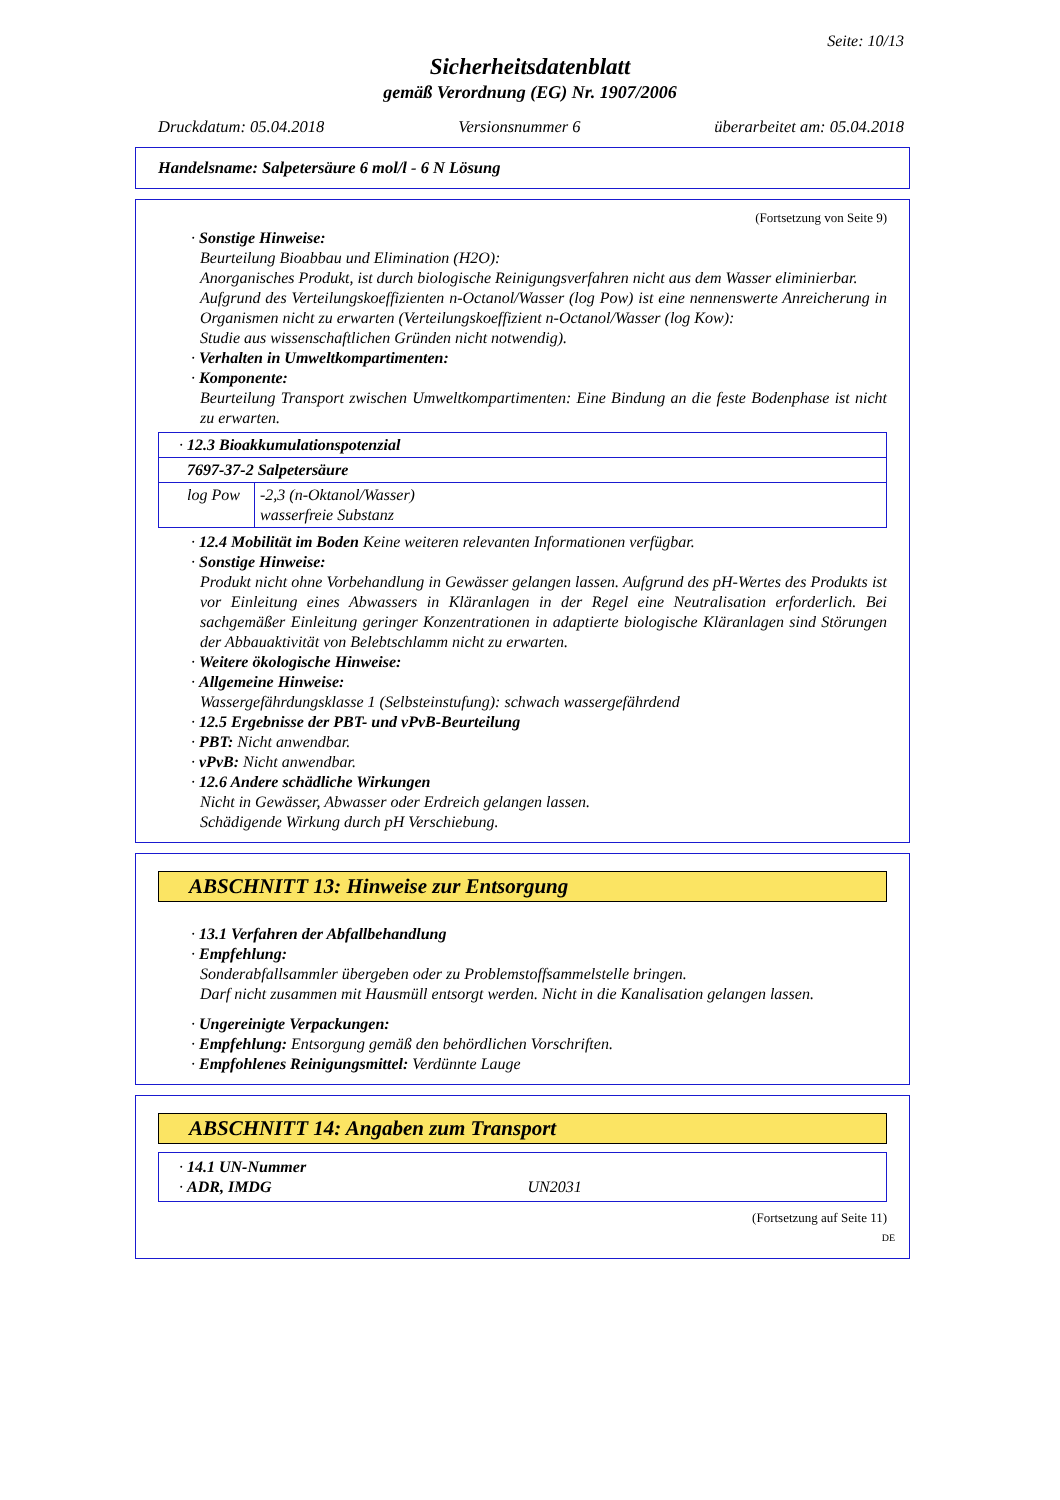Seite: 10/13
Sicherheitsdatenblatt
gemäß Verordnung (EG) Nr. 1907/2006
Druckdatum: 05.04.2018 Versionsnummer 6 überarbeitet am: 05.04.2018
Handelsname: Salpetersäure 6 mol/l - 6 N Lösung
(Fortsetzung von Seite 9)
· Sonstige Hinweise:
Beurteilung Bioabbau und Elimination (H2O):
Anorganisches Produkt, ist durch biologische Reinigungsverfahren nicht aus dem Wasser eliminierbar.
Aufgrund des Verteilungskoeffizienten n-Octanol/Wasser (log Pow) ist eine nennenswerte Anreicherung in Organismen nicht zu erwarten (Verteilungskoeffizient n-Octanol/Wasser (log Kow):
Studie aus wissenschaftlichen Gründen nicht notwendig).
· Verhalten in Umweltkompartimenten:
· Komponente:
Beurteilung Transport zwischen Umweltkompartimenten: Eine Bindung an die feste Bodenphase ist nicht zu erwarten.
| · 12.3 Bioakkumulationspotenzial | |
| 7697-37-2 Salpetersäure | |
| log Pow | -2,3 (n-Oktanol/Wasser) wasserfreie Substanz |
· 12.4 Mobilität im Boden Keine weiteren relevanten Informationen verfügbar.
· Sonstige Hinweise:
Produkt nicht ohne Vorbehandlung in Gewässer gelangen lassen. Aufgrund des pH-Wertes des Produkts ist vor Einleitung eines Abwassers in Kläranlagen in der Regel eine Neutralisation erforderlich. Bei sachgemäßer Einleitung geringer Konzentrationen in adaptierte biologische Kläranlagen sind Störungen der Abbauaktivität von Belebtschlamm nicht zu erwarten.
· Weitere ökologische Hinweise:
· Allgemeine Hinweise:
Wassergefährdungsklasse 1 (Selbsteinstufung): schwach wassergefährdend
· 12.5 Ergebnisse der PBT- und vPvB-Beurteilung
· PBT: Nicht anwendbar.
· vPvB: Nicht anwendbar.
· 12.6 Andere schädliche Wirkungen
Nicht in Gewässer, Abwasser oder Erdreich gelangen lassen.
Schädigende Wirkung durch pH Verschiebung.
ABSCHNITT 13: Hinweise zur Entsorgung
· 13.1 Verfahren der Abfallbehandlung
· Empfehlung:
Sonderabfallsammler übergeben oder zu Problemstoffsammelstelle bringen.
Darf nicht zusammen mit Hausmüll entsorgt werden. Nicht in die Kanalisation gelangen lassen.
· Ungereinigte Verpackungen:
· Empfehlung: Entsorgung gemäß den behördlichen Vorschriften.
· Empfohlenes Reinigungsmittel: Verdünnte Lauge
ABSCHNITT 14: Angaben zum Transport
· 14.1 UN-Nummer
· ADR, IMDG UN2031
(Fortsetzung auf Seite 11)
DE